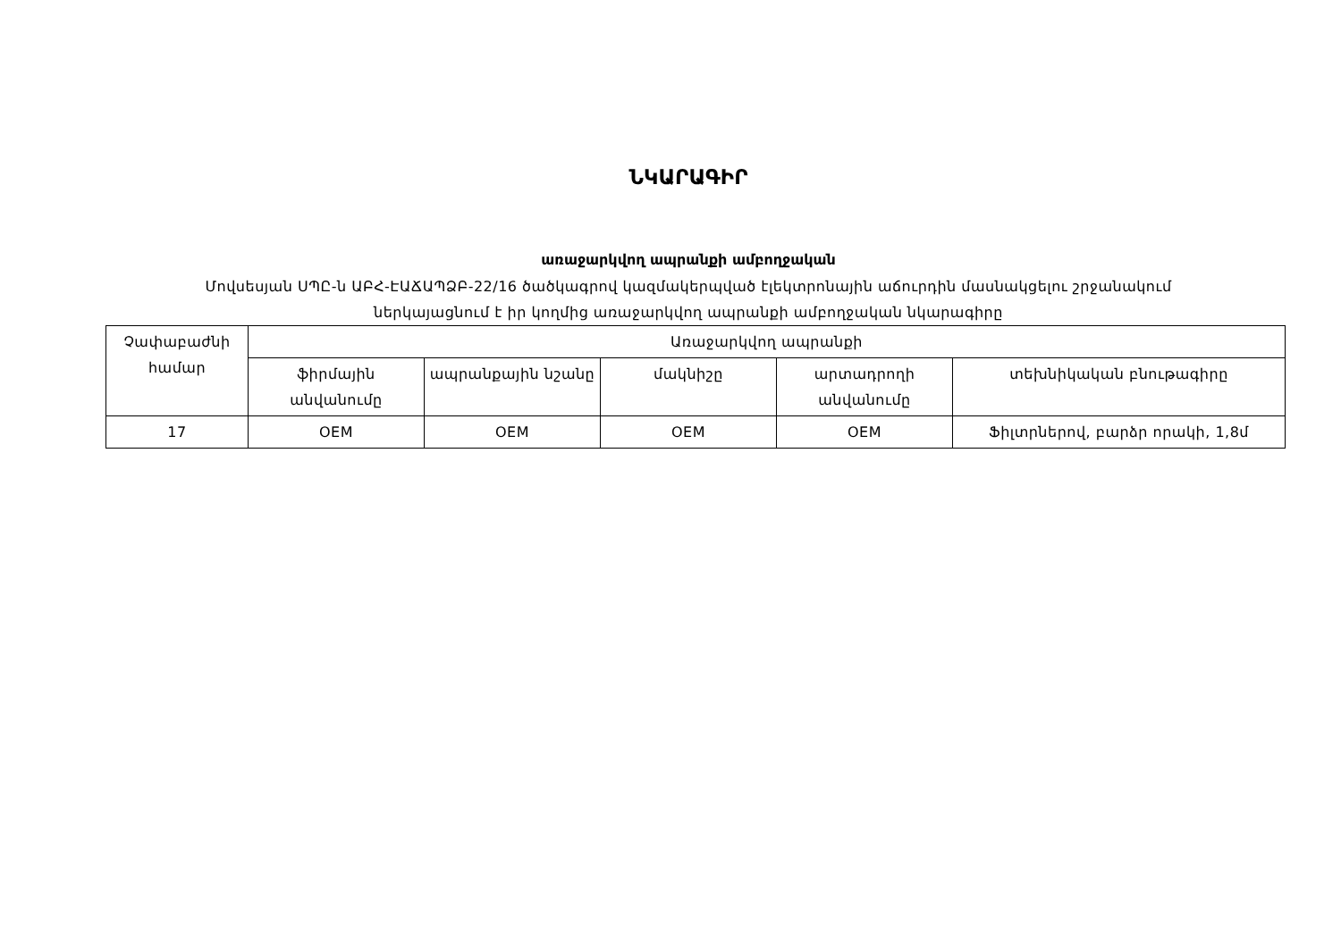ՆԿԱՐԱԳԻՐ
առաջարկվող ապրանքի ամբողջական
Մովսեսյան ՍՊԸ-ն ԱԲՀ-ԷԱՃԱՊՁԲ-22/16 ծածկագրով կազմակերպված էլեկտրոնային աճուրդին մասնակցելու շրջանակում
ներկայացնում է իր կողմից առաջարկվող ապրանքի ամբողջական նկարագիրը
| Չափաբաժնի համար | Առաջարկվող ապրանքի | | | | |
| --- | --- | --- | --- | --- | --- |
| | ֆիրմային անվանումը | ապրանքային նշանը | մակնիշը | արտադրողի անվանումը | տեխնիկական բնութագիրը |
| 17 | OEM | OEM | OEM | OEM | Ֆիլտրներով, բարձր որակի, 1,8մ |